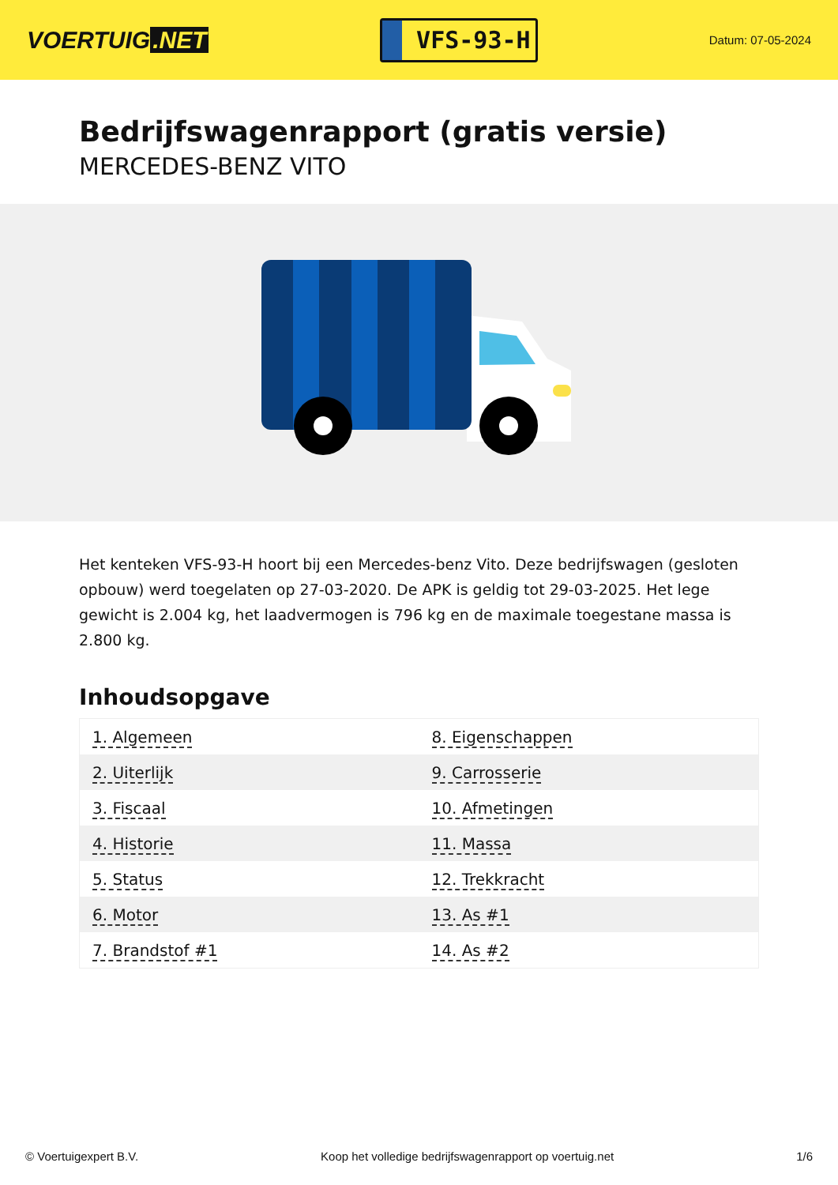VOERTUIG.NET
VFS-93-H
Datum: 07-05-2024
Bedrijfswagenrapport (gratis versie)
MERCEDES-BENZ VITO
Het kenteken VFS-93-H hoort bij een Mercedes-benz Vito. Deze bedrijfswagen (gesloten opbouw) werd toegelaten op 27-03-2020. De APK is geldig tot 29-03-2025. Het lege gewicht is 2.004 kg, het laadvermogen is 796 kg en de maximale toegestane massa is 2.800 kg.
Inhoudsopgave
| 1. Algemeen | 8. Eigenschappen |
| 2. Uiterlijk | 9. Carrosserie |
| 3. Fiscaal | 10. Afmetingen |
| 4. Historie | 11. Massa |
| 5. Status | 12. Trekkracht |
| 6. Motor | 13. As #1 |
| 7. Brandstof #1 | 14. As #2 |
© Voertuigexpert B.V. Koop het volledige bedrijfswagenrapport op voertuig.net 1/6